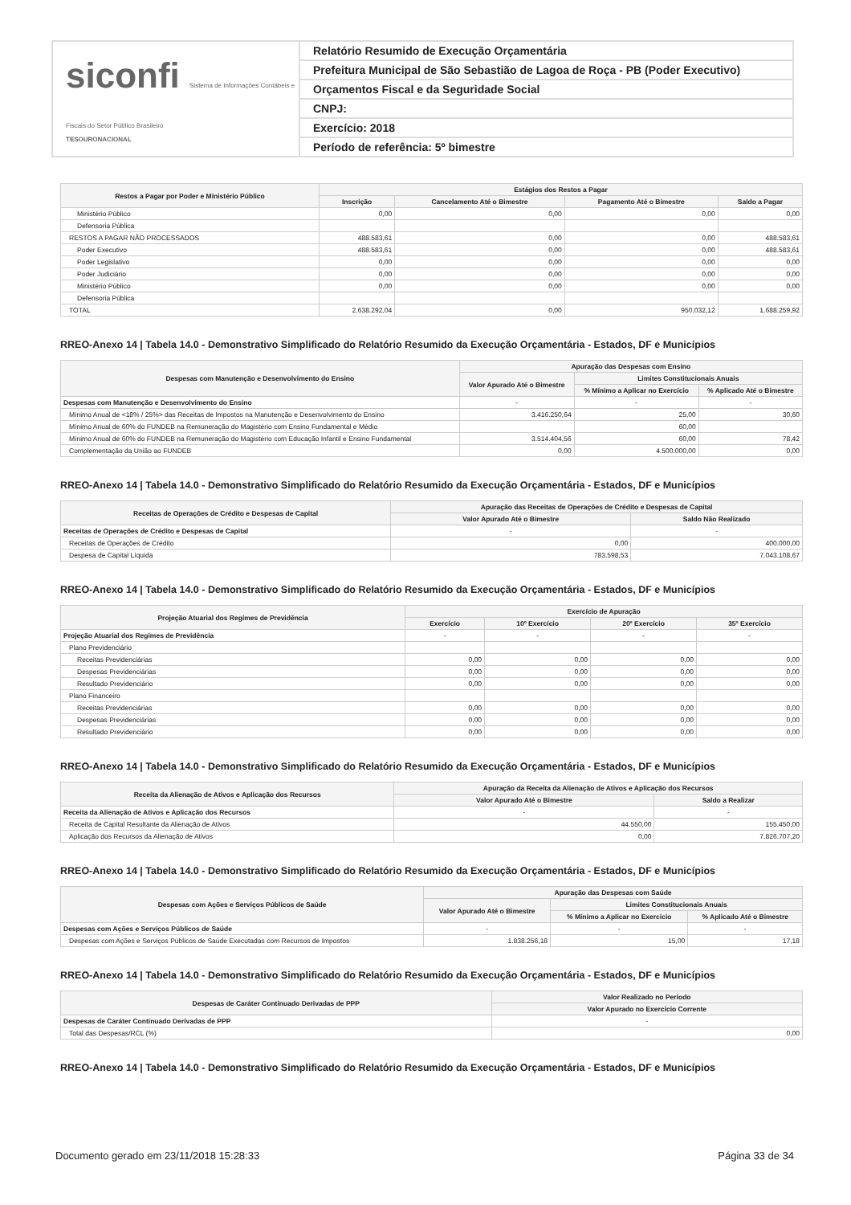siconfi Sistema de Informações Contábeis e Fiscais do Setor Público Brasileiro
TESOURONACIONAL
Relatório Resumido de Execução Orçamentária
Prefeitura Municipal de São Sebastião de Lagoa de Roça - PB (Poder Executivo)
Orçamentos Fiscal e da Seguridade Social
CNPJ:
Exercício: 2018
Período de referência: 5º bimestre
| Restos a Pagar por Poder e Ministério Público | Estágios dos Restos a Pagar | | | |
| --- | --- | --- | --- | --- |
| | Inscrição | Cancelamento Até o Bimestre | Pagamento Até o Bimestre | Saldo a Pagar |
| Ministério Público | 0,00 | 0,00 | 0,00 | 0,00 |
| Defensoria Pública | | | | |
| RESTOS A PAGAR NÃO PROCESSADOS | 488.583,61 | 0,00 | 0,00 | 488.583,61 |
| Poder Executivo | 488.583,61 | 0,00 | 0,00 | 488.583,61 |
| Poder Legislativo | 0,00 | 0,00 | 0,00 | 0,00 |
| Poder Judiciário | 0,00 | 0,00 | 0,00 | 0,00 |
| Ministério Público | 0,00 | 0,00 | 0,00 | 0,00 |
| Defensoria Pública | | | | |
| TOTAL | 2.638.292,04 | 0,00 | 950.032,12 | 1.688.259,92 |
RREO-Anexo 14 | Tabela 14.0 - Demonstrativo Simplificado do Relatório Resumido da Execução Orçamentária - Estados, DF e Municípios
| Despesas com Manutenção e Desenvolvimento do Ensino | Apuração das Despesas com Ensino | | |
| --- | --- | --- | --- |
| | Valor Apurado Até o Bimestre | Limites Constitucionais Anuais | |
| | | % Mínimo a Aplicar no Exercício | % Aplicado Até o Bimestre |
| Despesas com Manutenção e Desenvolvimento do Ensino | - | - | - |
| Mínimo Anual de <18% / 25%> das Receitas de Impostos na Manutenção e Desenvolvimento do Ensino | 3.416.250,64 | 25,00 | 30,60 |
| Mínimo Anual de 60% do FUNDEB na Remuneração do Magistério com Ensino Fundamental e Médio | | 60,00 | |
| Mínimo Anual de 60% do FUNDEB na Remuneração do Magistério com Educação Infantil e Ensino Fundamental | 3.514.404,56 | 60,00 | 78,42 |
| Complementação da União ao FUNDEB | 0,00 | 4.500.000,00 | 0,00 |
RREO-Anexo 14 | Tabela 14.0 - Demonstrativo Simplificado do Relatório Resumido da Execução Orçamentária - Estados, DF e Municípios
| Receitas de Operações de Crédito e Despesas de Capital | Apuração das Receitas de Operações de Crédito e Despesas de Capital | |
| --- | --- | --- |
| | Valor Apurado Até o Bimestre | Saldo Não Realizado |
| Receitas de Operações de Crédito e Despesas de Capital | - | - |
| Receitas de Operações de Crédito | 0,00 | 400.000,00 |
| Despesa de Capital Líquida | 783.598,53 | 7.043.108,67 |
RREO-Anexo 14 | Tabela 14.0 - Demonstrativo Simplificado do Relatório Resumido da Execução Orçamentária - Estados, DF e Municípios
| Projeção Atuarial dos Regimes de Previdência | Exercício de Apuração | | | |
| --- | --- | --- | --- | --- |
| | Exercício | 10º Exercício | 20º Exercício | 35º Exercício |
| Projeção Atuarial dos Regimes de Previdência | - | - | - | - |
| Plano Previdenciário | | | | |
| Receitas Previdenciárias | 0,00 | 0,00 | 0,00 | 0,00 |
| Despesas Previdenciárias | 0,00 | 0,00 | 0,00 | 0,00 |
| Resultado Previdenciário | 0,00 | 0,00 | 0,00 | 0,00 |
| Plano Financeiro | | | | |
| Receitas Previdenciárias | 0,00 | 0,00 | 0,00 | 0,00 |
| Despesas Previdenciárias | 0,00 | 0,00 | 0,00 | 0,00 |
| Resultado Previdenciário | 0,00 | 0,00 | 0,00 | 0,00 |
RREO-Anexo 14 | Tabela 14.0 - Demonstrativo Simplificado do Relatório Resumido da Execução Orçamentária - Estados, DF e Municípios
| Receita da Alienação de Ativos e Aplicação dos Recursos | Apuração da Receita da Alienação de Ativos e Aplicação dos Recursos | |
| --- | --- | --- |
| | Valor Apurado Até o Bimestre | Saldo a Realizar |
| Receita da Alienação de Ativos e Aplicação dos Recursos | - | - |
| Receita de Capital Resultante da Alienação de Ativos | 44.550,00 | 155.450,00 |
| Aplicação dos Recursos da Alienação de Ativos | 0,00 | 7.826.707,20 |
RREO-Anexo 14 | Tabela 14.0 - Demonstrativo Simplificado do Relatório Resumido da Execução Orçamentária - Estados, DF e Municípios
| Despesas com Ações e Serviços Públicos de Saúde | Apuração das Despesas com Saúde | | |
| --- | --- | --- | --- |
| | Valor Apurado Até o Bimestre | Limites Constitucionais Anuais | |
| | | % Mínimo a Aplicar no Exercício | % Aplicado Até o Bimestre |
| Despesas com Ações e Serviços Públicos de Saúde | - | - | - |
| Despesas com Ações e Serviços Públicos de Saúde Executadas com Recursos de Impostos | 1.838.256,18 | 15,00 | 17,18 |
RREO-Anexo 14 | Tabela 14.0 - Demonstrativo Simplificado do Relatório Resumido da Execução Orçamentária - Estados, DF e Municípios
| Despesas de Caráter Continuado Derivadas de PPP | Valor Realizado no Período |
| --- | --- |
| | Valor Apurado no Exercício Corrente |
| Despesas de Caráter Continuado Derivadas de PPP | - |
| Total das Despesas/RCL (%) | 0,00 |
RREO-Anexo 14 | Tabela 14.0 - Demonstrativo Simplificado do Relatório Resumido da Execução Orçamentária - Estados, DF e Municípios
Documento gerado em 23/11/2018 15:28:33 Página 33 de 34